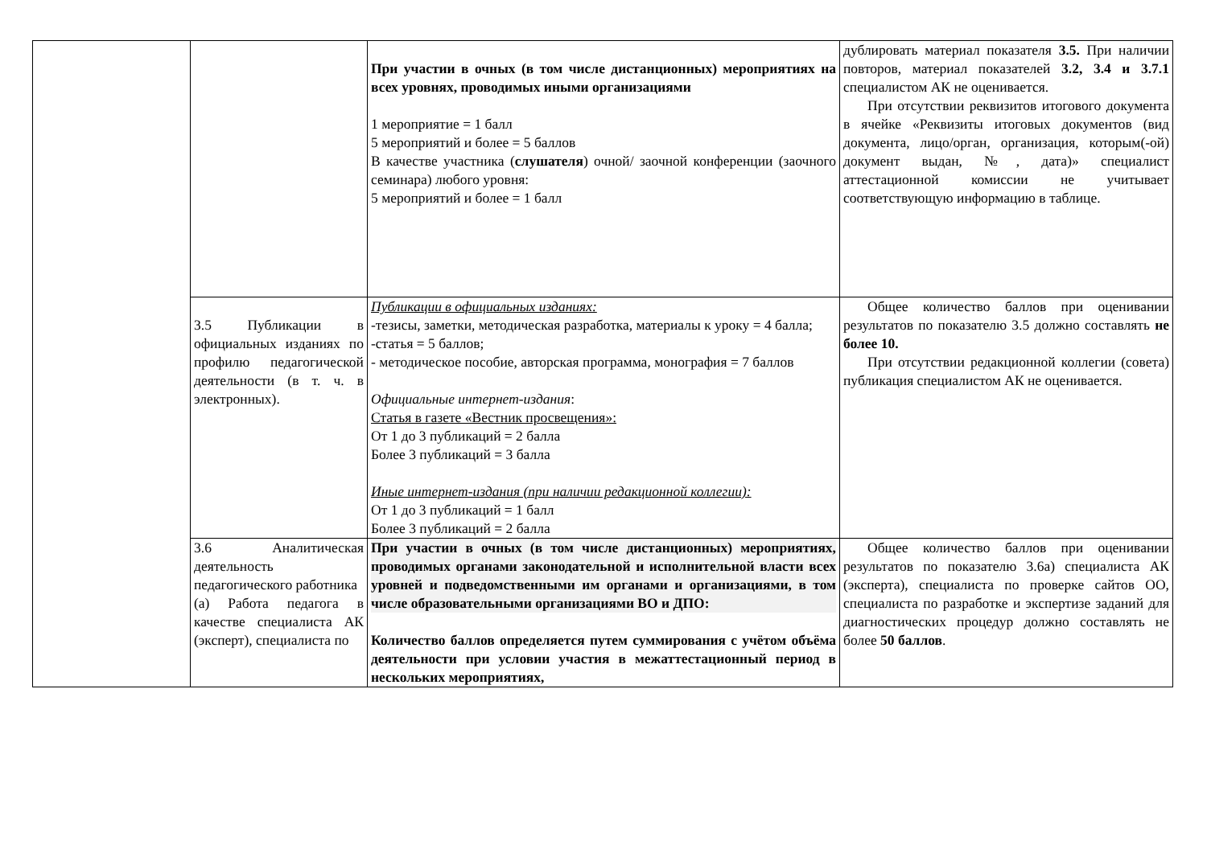| | | При участии в очных (в том числе дистанционных) мероприятиях на всех уровнях, проводимых иными организациями 1 мероприятие = 1 балл 5 мероприятий и более = 5 баллов В качестве участника ( слушателя ) очной/ заочной конференции (заочного семинара) любого уровня: 5 мероприятий и более = 1 балл | дублировать материал показателя 3.5. При наличии повторов, материал показателей 3.2, 3.4 и 3.7.1 специалистом АК не оценивается. При отсутствии реквизитов итогового документа в ячейке «Реквизиты итоговых документов (вид документа, лицо/орган, организация, которым(-ой) документ выдан, №, дата)» специалист аттестационной комиссии не учитывает соответствующую информацию в таблице. |
| | 3.5 Публикации в официальных изданиях по профилю педагогической деятельности (в т. ч. в электронных). | Публикации в официальных изданиях: -тезисы, заметки, методическая разработка, материалы к уроку = 4 балла; -статья = 5 баллов; - методическое пособие, авторская программа, монография = 7 баллов Официальные интернет-издания : Статья в газете «Вестник просвещения»: От 1 до 3 публикаций = 2 балла Более 3 публикаций = 3 балла Иные интернет-издания (при наличии редакционной коллегии): От 1 до 3 публикаций = 1 балл Более 3 публикаций = 2 балла | Общее количество баллов при оценивании результатов по показателю 3.5 должно составлять не более 10. При отсутствии редакционной коллегии (совета) публикация специалистом АК не оценивается. |
| | 3.6 Аналитическая деятельность педагогического работника (а) Работа педагога в качестве специалиста АК (эксперт), специалиста по | При участии в очных (в том числе дистанционных) мероприятиях, проводимых органами законодательной и исполнительной власти всех уровней и подведомственными им органами и организациями, в том числе образовательными организациями ВО и ДПО: Количество баллов определяется путем суммирования с учётом объёма деятельности при условии участия в межаттестационный период в нескольких мероприятиях, | Общее количество баллов при оценивании результатов по показателю 3.6а) специалиста АК (эксперта), специалиста по проверке сайтов ОО, специалиста по разработке и экспертизе заданий для диагностических процедур должно составлять не более 50 баллов . |